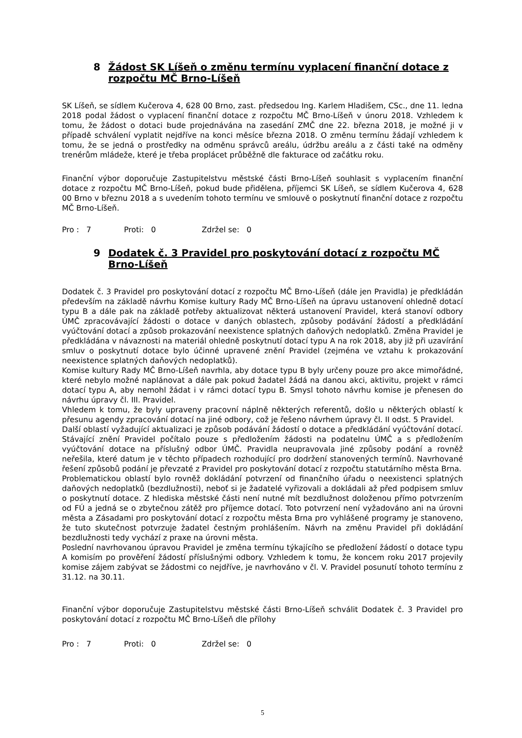8 Žádost SK Líšeň o změnu termínu vyplacení finanční dotace z rozpočtu MČ Brno-Líšeň
SK Líšeň, se sídlem Kučerova 4, 628 00 Brno, zast. předsedou Ing. Karlem Hladišem, CSc., dne 11. ledna 2018 podal žádost o vyplacení finanční dotace z rozpočtu MČ Brno-Líšeň v únoru 2018. Vzhledem k tomu, že žádost o dotaci bude projednávána na zasedání ZMČ dne 22. března 2018, je možné ji v případě schválení vyplatit nejdříve na konci měsíce března 2018. O změnu termínu žádají vzhledem k tomu, že se jedná o prostředky na odměnu správců areálu, údržbu areálu a z části také na odměny trenérům mládeže, které je třeba proplácet průběžně dle fakturace od začátku roku.
Finanční výbor doporučuje Zastupitelstvu městské části Brno-Líšeň souhlasit s vyplacením finanční dotace z rozpočtu MČ Brno-Líšeň, pokud bude přidělena, příjemci SK Líšeň, se sídlem Kučerova 4, 628 00 Brno v březnu 2018 a s uvedením tohoto termínu ve smlouvě o poskytnutí finanční dotace z rozpočtu MČ Brno-Líšeň.
Pro : 7 Proti: 0 Zdržel se: 0
9 Dodatek č. 3 Pravidel pro poskytování dotací z rozpočtu MČ Brno-Líšeň
Dodatek č. 3 Pravidel pro poskytování dotací z rozpočtu MČ Brno-Líšeň (dále jen Pravidla) je předkládán především na základě návrhu Komise kultury Rady MČ Brno-Líšeň na úpravu ustanovení ohledně dotací typu B a dále pak na základě potřeby aktualizovat některá ustanovení Pravidel, která stanoví odbory ÚMČ zpracovávající žádosti o dotace v daných oblastech, způsoby podávání žádostí a předkládání vyúčtování dotací a způsob prokazování neexistence splatných daňových nedoplatků. Změna Pravidel je předkládána v návaznosti na materiál ohledně poskytnutí dotací typu A na rok 2018, aby již při uzavírání smluv o poskytnutí dotace bylo účinné upravené znění Pravidel (zejména ve vztahu k prokazování neexistence splatných daňových nedoplatků).
Komise kultury Rady MČ Brno-Líšeň navrhla, aby dotace typu B byly určeny pouze pro akce mimořádné, které nebylo možné naplánovat a dále pak pokud žadatel žádá na danou akci, aktivitu, projekt v rámci dotací typu A, aby nemohl žádat i v rámci dotací typu B. Smysl tohoto návrhu komise je přenesen do návrhu úpravy čl. III. Pravidel.
Vhledem k tomu, že byly upraveny pracovní náplně některých referentů, došlo u některých oblastí k přesunu agendy zpracování dotací na jiné odbory, což je řešeno návrhem úpravy čl. II odst. 5 Pravidel.
Další oblastí vyžadující aktualizaci je způsob podávání žádostí o dotace a předkládání vyúčtování dotací. Stávající znění Pravidel počítalo pouze s předložením žádosti na podatelnu ÚMČ a s předložením vyúčtování dotace na příslušný odbor ÚMČ. Pravidla neupravovala jiné způsoby podání a rovněž neřešila, které datum je v těchto případech rozhodující pro dodržení stanovených termínů. Navrhované řešení způsobů podání je převzaté z Pravidel pro poskytování dotací z rozpočtu statutárního města Brna.
Problematickou oblastí bylo rovněž dokládání potvrzení od finančního úřadu o neexistenci splatných daňových nedoplatků (bezdlužnosti), neboť si je žadatelé vyřizovali a dokládali až před podpisem smluv o poskytnutí dotace. Z hlediska městské části není nutné mít bezdlužnost doloženou přímo potvrzením od FÚ a jedná se o zbytečnou zátěž pro příjemce dotací. Toto potvrzení není vyžadováno ani na úrovni města a Zásadami pro poskytování dotací z rozpočtu města Brna pro vyhlášené programy je stanoveno, že tuto skutečnost potvrzuje žadatel čestným prohlášením. Návrh na změnu Pravidel při dokládání bezdlužnosti tedy vychází z praxe na úrovni města.
Poslední navrhovanou úpravou Pravidel je změna termínu týkajícího se předložení žádostí o dotace typu A komisím po prověření žádostí příslušnými odbory. Vzhledem k tomu, že koncem roku 2017 projevily komise zájem zabývat se žádostmi co nejdříve, je navrhováno v čl. V. Pravidel posunutí tohoto termínu z 31.12. na 30.11.
Finanční výbor doporučuje Zastupitelstvu městské části Brno-Líšeň schválit Dodatek č. 3 Pravidel pro poskytování dotací z rozpočtu MČ Brno-Líšeň dle přílohy
Pro : 7 Proti: 0 Zdržel se: 0
5